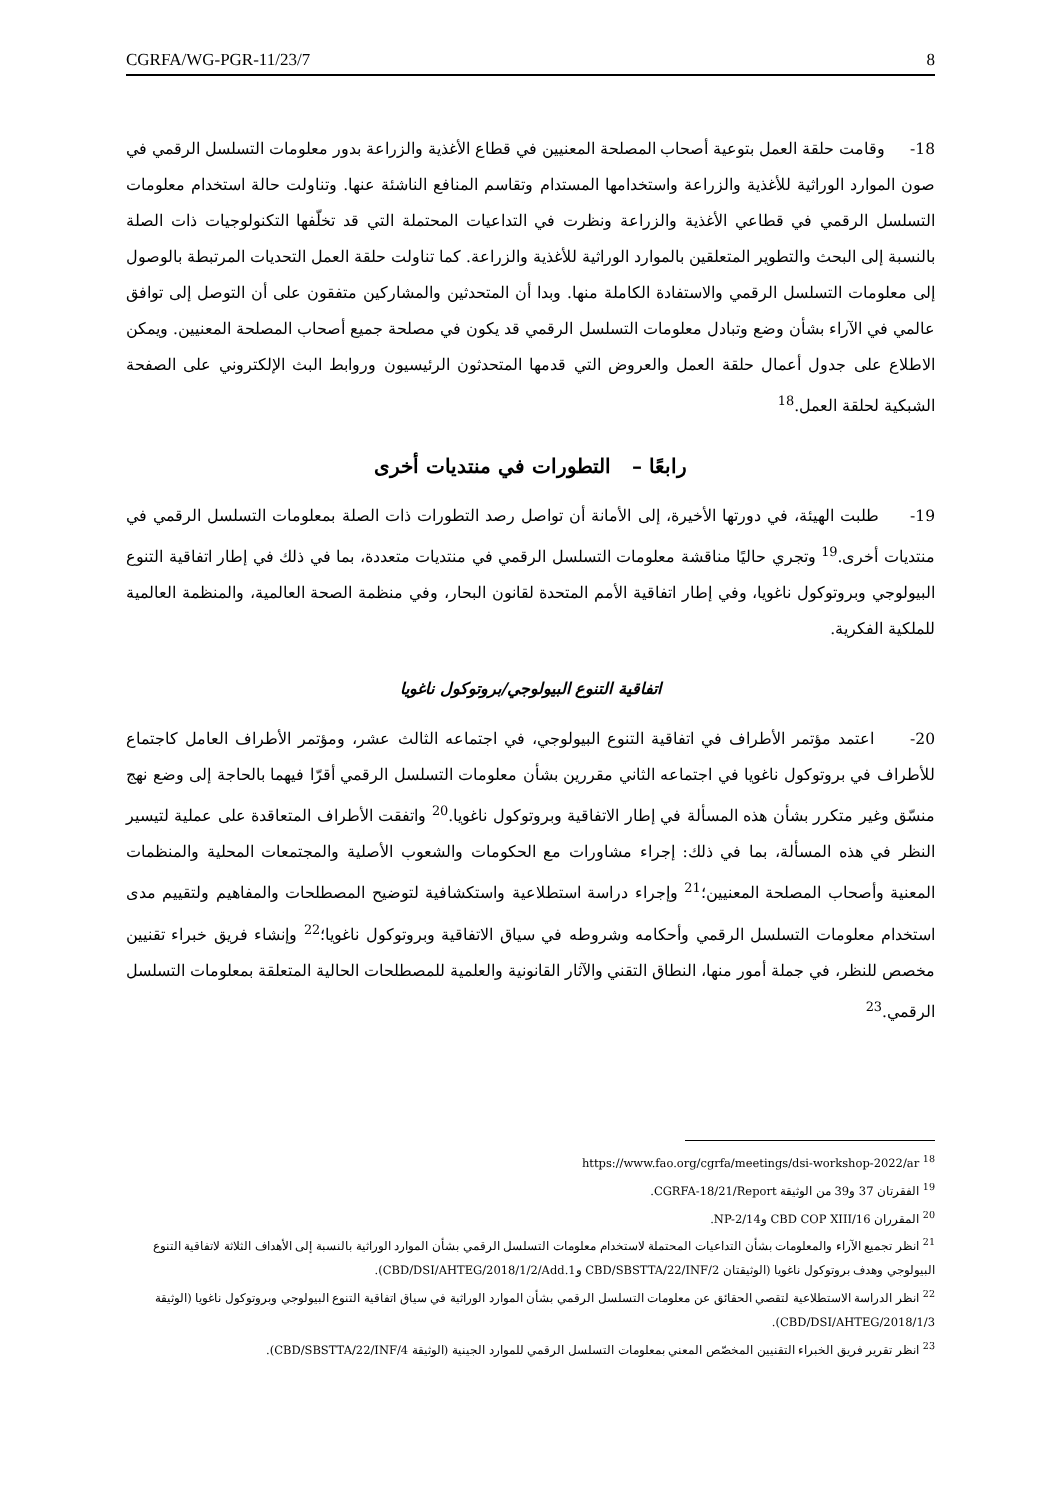CGRFA/WG-PGR-11/23/7 8
18- وقامت حلقة العمل بتوعية أصحاب المصلحة المعنيين في قطاع الأغذية والزراعة بدور معلومات التسلسل الرقمي في صون الموارد الوراثية للأغذية والزراعة واستخدامها المستدام وتقاسم المنافع الناشئة عنها. وتناولت حالة استخدام معلومات التسلسل الرقمي في قطاعي الأغذية والزراعة ونظرت في التداعيات المحتملة التي قد تخلّفها التكنولوجيات ذات الصلة بالنسبة إلى البحث والتطوير المتعلقين بالموارد الوراثية للأغذية والزراعة. كما تناولت حلقة العمل التحديات المرتبطة بالوصول إلى معلومات التسلسل الرقمي والاستفادة الكاملة منها. وبدا أن المتحدثين والمشاركين متفقون على أن التوصل إلى توافق عالمي في الآراء بشأن وضع وتبادل معلومات التسلسل الرقمي قد يكون في مصلحة جميع أصحاب المصلحة المعنيين. ويمكن الاطلاع على جدول أعمال حلقة العمل والعروض التي قدمها المتحدثون الرئيسيون وروابط البث الإلكتروني على الصفحة الشبكية لحلقة العمل.<sup>18</sup>
رابعًا – التطورات في منتديات أخرى
19- طلبت الهيئة، في دورتها الأخيرة، إلى الأمانة أن تواصل رصد التطورات ذات الصلة بمعلومات التسلسل الرقمي في منتديات أخرى.<sup>19</sup> وتجري حاليًا مناقشة معلومات التسلسل الرقمي في منتديات متعددة، بما في ذلك في إطار اتفاقية التنوع البيولوجي وبروتوكول ناغويا، وفي إطار اتفاقية الأمم المتحدة لقانون البحار، وفي منظمة الصحة العالمية، والمنظمة العالمية للملكية الفكرية.
اتفاقية التنوع البيولوجي/بروتوكول ناغويا
20- اعتمد مؤتمر الأطراف في اتفاقية التنوع البيولوجي، في اجتماعه الثالث عشر، ومؤتمر الأطراف العامل كاجتماع للأطراف في بروتوكول ناغويا في اجتماعه الثاني مقررين بشأن معلومات التسلسل الرقمي أقرّا فيهما بالحاجة إلى وضع نهج منسّق وغير متكرر بشأن هذه المسألة في إطار الاتفاقية وبروتوكول ناغويا.<sup>20</sup> واتفقت الأطراف المتعاقدة على عملية لتيسير النظر في هذه المسألة، بما في ذلك: إجراء مشاورات مع الحكومات والشعوب الأصلية والمجتمعات المحلية والمنظمات المعنية وأصحاب المصلحة المعنيين؛<sup>21</sup> وإجراء دراسة استطلاعية واستكشافية لتوضيح المصطلحات والمفاهيم ولتقييم مدى استخدام معلومات التسلسل الرقمي وأحكامه وشروطه في سياق الاتفاقية وبروتوكول ناغويا؛<sup>22</sup> وإنشاء فريق خبراء تقنيين مخصص للنظر، في جملة أمور منها، النطاق التقني والآثار القانونية والعلمية للمصطلحات الحالية المتعلقة بمعلومات التسلسل الرقمي.<sup>23</sup>
<sup>18</sup> https://www.fao.org/cgrfa/meetings/dsi-workshop-2022/ar
<sup>19</sup> الفقرتان 37 و39 من الوثيقة CGRFA-18/21/Report.
<sup>20</sup> المقرران CBD COP XIII/16 وNP-2/14.
<sup>21</sup> انظر تجميع الآراء والمعلومات بشأن التداعيات المحتملة لاستخدام معلومات التسلسل الرقمي بشأن الموارد الوراثية بالنسبة إلى الأهداف الثلاثة لاتفاقية التنوع البيولوجي وهدف بروتوكول ناغويا (الوثيقتان CBD/SBSTTA/22/INF/2 وCBD/DSI/AHTEG/2018/1/2/Add.1).
<sup>22</sup> انظر الدراسة الاستطلاعية لتقصي الحقائق عن معلومات التسلسل الرقمي بشأن الموارد الوراثية في سياق اتفاقية التنوع البيولوجي وبروتوكول ناغويا (الوثيقة CBD/DSI/AHTEG/2018/1/3).
<sup>23</sup> انظر تقرير فريق الخبراء التقنيين المخصّص المعني بمعلومات التسلسل الرقمي للموارد الجينية (الوثيقة CBD/SBSTTA/22/INF/4).